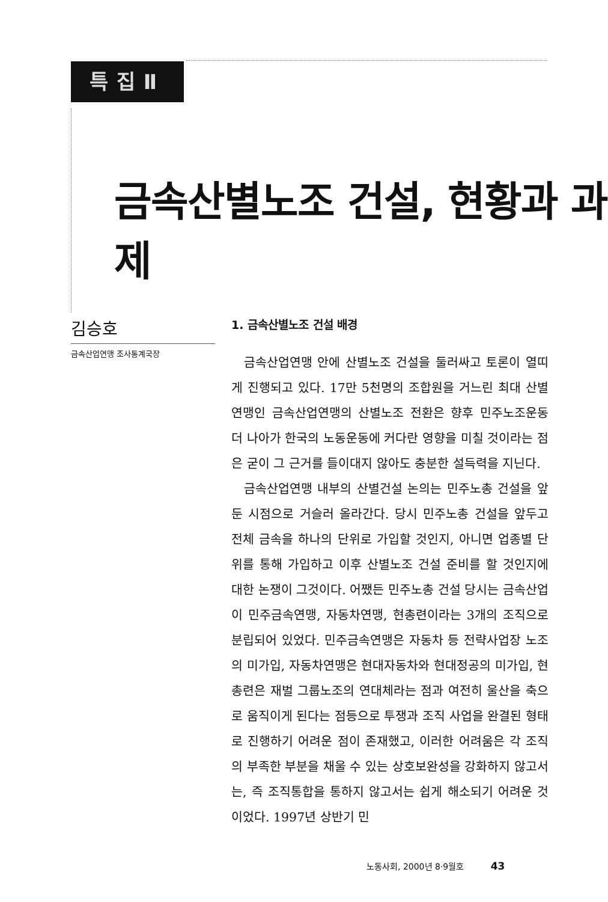특집Ⅱ
금속산별노조 건설, 현황과 과제
김승호
금속산업연맹 조사통계국장
1. 금속산별노조 건설 배경
금속산업연맹 안에 산별노조 건설을 둘러싸고 토론이 열띠게 진행되고 있다. 17만 5천명의 조합원을 거느린 최대 산별연맹인 금속산업연맹의 산별노조 전환은 향후 민주노조운동 더 나아가 한국의 노동운동에 커다란 영향을 미칠 것이라는 점은 굳이 그 근거를 들이대지 않아도 충분한 설득력을 지닌다.
금속산업연맹 내부의 산별건설 논의는 민주노총 건설을 앞둔 시점으로 거슬러 올라간다. 당시 민주노총 건설을 앞두고 전체 금속을 하나의 단위로 가입할 것인지, 아니면 업종별 단위를 통해 가입하고 이후 산별노조 건설 준비를 할 것인지에 대한 논쟁이 그것이다. 어쨌든 민주노총 건설 당시는 금속산업이 민주금속연맹, 자동차연맹, 현총련이라는 3개의 조직으로 분립되어 있었다. 민주금속연맹은 자동차 등 전략사업장 노조의 미가입, 자동차연맹은 현대자동차와 현대정공의 미가입, 현총련은 재벌 그룹노조의 연대체라는 점과 여전히 울산을 축으로 움직이게 된다는 점등으로 투쟁과 조직 사업을 완결된 형태로 진행하기 어려운 점이 존재했고, 이러한 어려움은 각 조직의 부족한 부분을 채울 수 있는 상호보완성을 강화하지 않고서는, 즉 조직통합을 통하지 않고서는 쉽게 해소되기 어려운 것이었다. 1997년 상반기 민
노동사회, 2000년 8·9월호 43